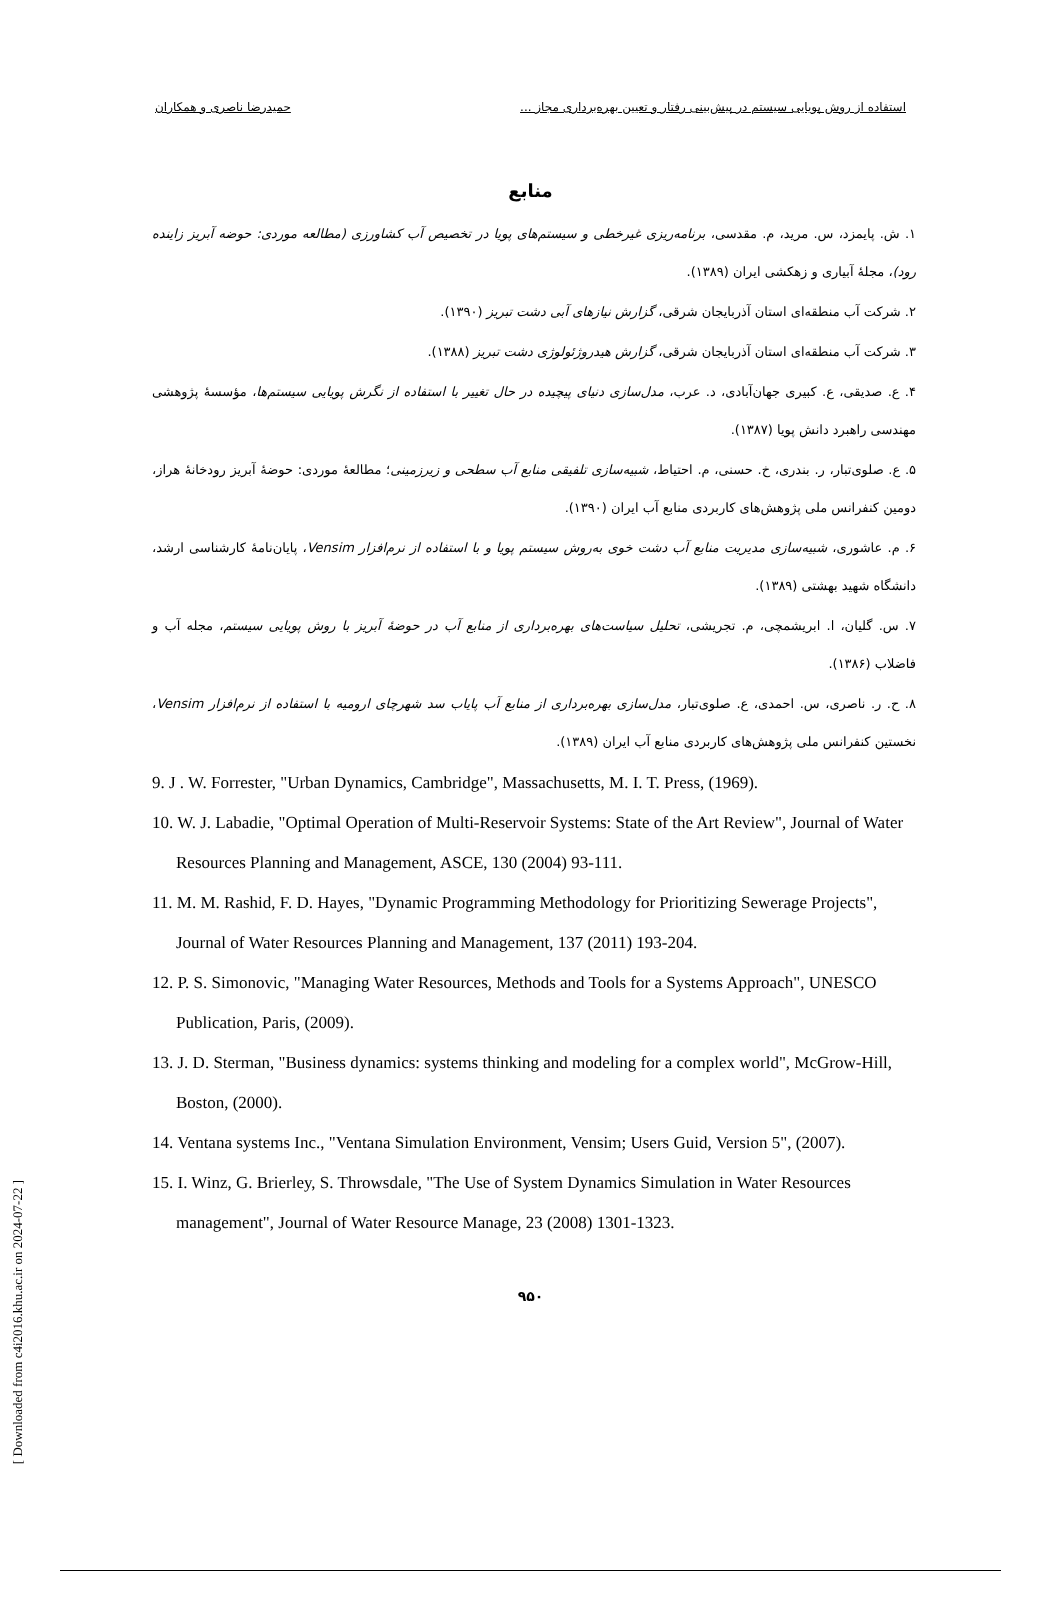استفاده از روش پویایی سیستم در پیش‌بینی رفتار و تعیین بهره‌برداری مجاز ... حمیدرضا ناصری و همکاران
منابع
۱. ش. پایمزد، س. مرید، م. مقدسی، برنامه‌ریزی غیرخطی و سیستم‌های پویا در تخصیص آب کشاورزی (مطالعه موردی: حوضه آبریز زاینده رود)، مجلهٔ آبیاری و زهکشی ایران (۱۳۸۹).
۲. شرکت آب منطقه‌ای استان آذربایجان شرقی، گزارش نیازهای آبی دشت تبریز (۱۳۹۰).
۳. شرکت آب منطقه‌ای استان آذربایجان شرقی، گزارش هیدروژئولوژی دشت تبریز (۱۳۸۸).
۴. ع. صدیقی، ع. کبیری جهان‌آبادی، د. عرب، مدل‌سازی دنیای پیچیده در حال تغییر با استفاده از نگرش پویایی سیستم‌ها، مؤسسهٔ پژوهشی مهندسی راهبرد دانش پویا (۱۳۸۷).
۵. ع. صلوی‌تبار، ر. بندری، خ. حسنی، م. احتیاط، شبیه‌سازی تلفیقی منابع آب سطحی و زیرزمینی؛ مطالعهٔ موردی: حوضهٔ آبریز رودخانهٔ هراز، دومین کنفرانس ملی پژوهش‌های کاربردی منابع آب ایران (۱۳۹۰).
۶. م. عاشوری، شبیه‌سازی مدیریت منابع آب دشت خوی به‌روش سیستم پویا و با استفاده از نرم‌افزار Vensim، پایان‌نامهٔ کارشناسی ارشد، دانشگاه شهید بهشتی (۱۳۸۹).
۷. س. گلیان، ا. ابریشمچی، م. تجریشی، تحلیل سیاست‌های بهره‌برداری از منابع آب در حوضهٔ آبریز با روش پویایی سیستم، مجله آب و فاضلاب (۱۳۸۶).
۸. ح. ر. ناصری، س. احمدی، ع. صلوی‌تبار، مدل‌سازی بهره‌برداری از منابع آب پایاب سد شهرچای ارومیه با استفاده از نرم‌افزار Vensim، نخستین کنفرانس ملی پژوهش‌های کاربردی منابع آب ایران (۱۳۸۹).
9. J . W. Forrester, "Urban Dynamics, Cambridge", Massachusetts, M. I. T. Press, (1969).
10. W. J. Labadie, "Optimal Operation of Multi-Reservoir Systems: State of the Art Review", Journal of Water Resources Planning and Management, ASCE, 130 (2004) 93-111.
11. M. M. Rashid, F. D. Hayes, "Dynamic Programming Methodology for Prioritizing Sewerage Projects", Journal of Water Resources Planning and Management, 137 (2011) 193-204.
12. P. S. Simonovic, "Managing Water Resources, Methods and Tools for a Systems Approach", UNESCO Publication, Paris, (2009).
13. J. D. Sterman, "Business dynamics: systems thinking and modeling for a complex world", McGrow-Hill, Boston, (2000).
14. Ventana systems Inc., "Ventana Simulation Environment, Vensim; Users Guid, Version 5", (2007).
15. I. Winz, G. Brierley, S. Throwsdale, "The Use of System Dynamics Simulation in Water Resources management", Journal of Water Resource Manage, 23 (2008) 1301-1323.
۹۵۰
[ Downloaded from c4i2016.khu.ac.ir on 2024-07-22 ]